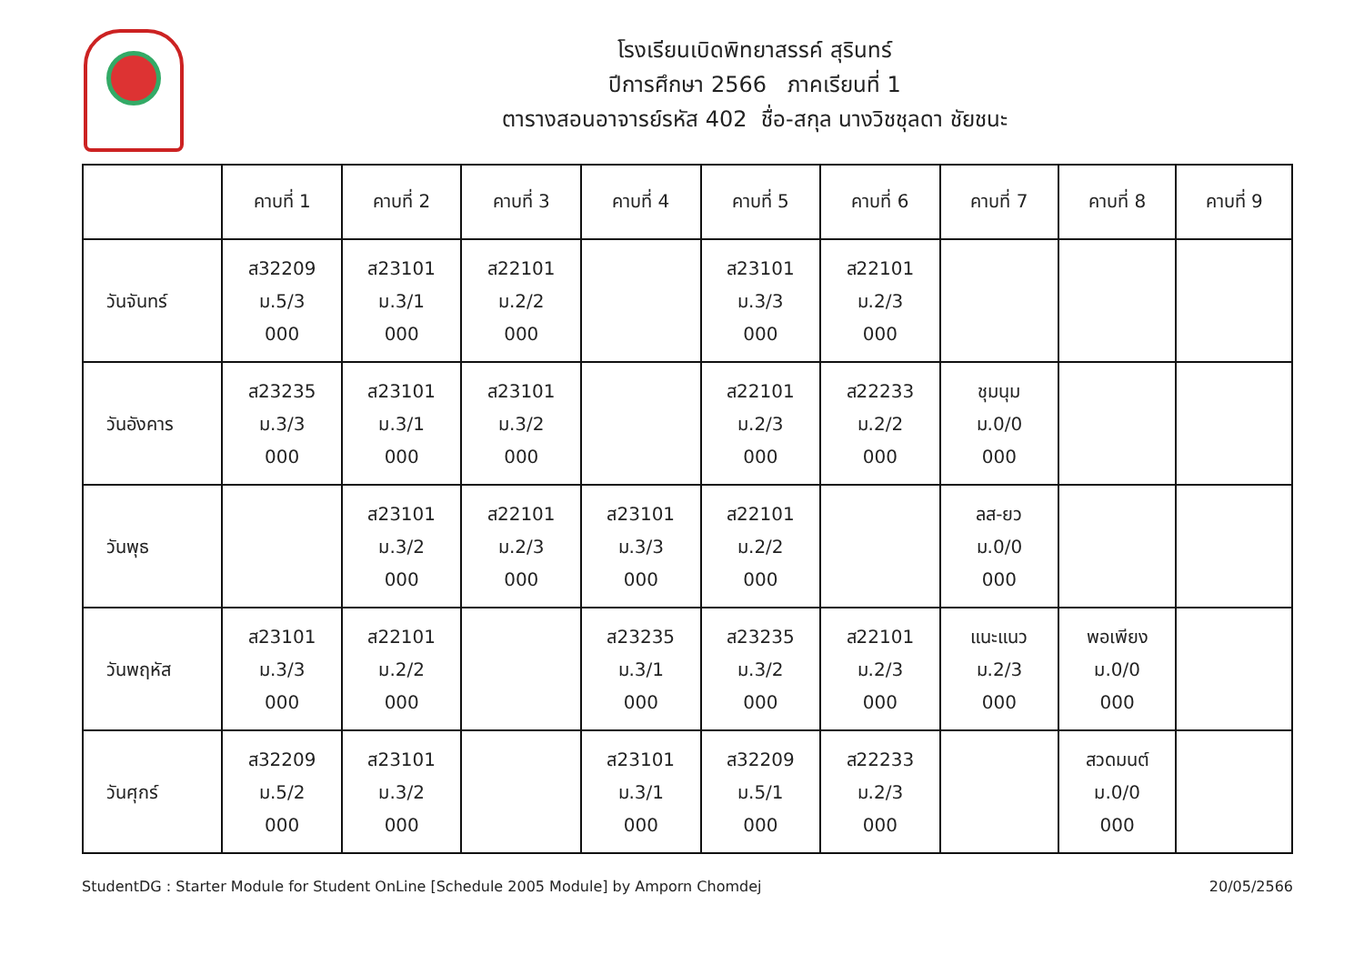โรงเรียนเบิดพิทยาสรรค์ สุรินทร์
ปีการศึกษา 2566 ภาคเรียนที่ 1
ตารางสอนอาจารย์รหัส 402 ชื่อ-สกุล นางวิชชุลดา ชัยชนะ
| | คาบที่ 1 | คาบที่ 2 | คาบที่ 3 | คาบที่ 4 | คาบที่ 5 | คาบที่ 6 | คาบที่ 7 | คาบที่ 8 | คาบที่ 9 |
| --- | --- | --- | --- | --- | --- | --- | --- | --- | --- |
| วันจันทร์ | ส32209 ม.5/3 000 | ส23101 ม.3/1 000 | ส22101 ม.2/2 000 | | ส23101 ม.3/3 000 | ส22101 ม.2/3 000 | | | |
| วันอังคาร | ส23235 ม.3/3 000 | ส23101 ม.3/1 000 | ส23101 ม.3/2 000 | | ส22101 ม.2/3 000 | ส22233 ม.2/2 000 | ชุมนุม ม.0/0 000 | | |
| วันพุธ | | ส23101 ม.3/2 000 | ส22101 ม.2/3 000 | ส23101 ม.3/3 000 | ส22101 ม.2/2 000 | | ลส-ยว ม.0/0 000 | | |
| วันพฤหัส | ส23101 ม.3/3 000 | ส22101 ม.2/2 000 | | ส23235 ม.3/1 000 | ส23235 ม.3/2 000 | ส22101 ม.2/3 000 | แนะแนว ม.2/3 000 | พอเพียง ม.0/0 000 | |
| วันศุกร์ | ส32209 ม.5/2 000 | ส23101 ม.3/2 000 | | ส23101 ม.3/1 000 | ส32209 ม.5/1 000 | ส22233 ม.2/3 000 | | สวดมนต์ ม.0/0 000 | |
StudentDG : Starter Module for Student OnLine [Schedule 2005 Module] by Amporn Chomdej 20/05/2566